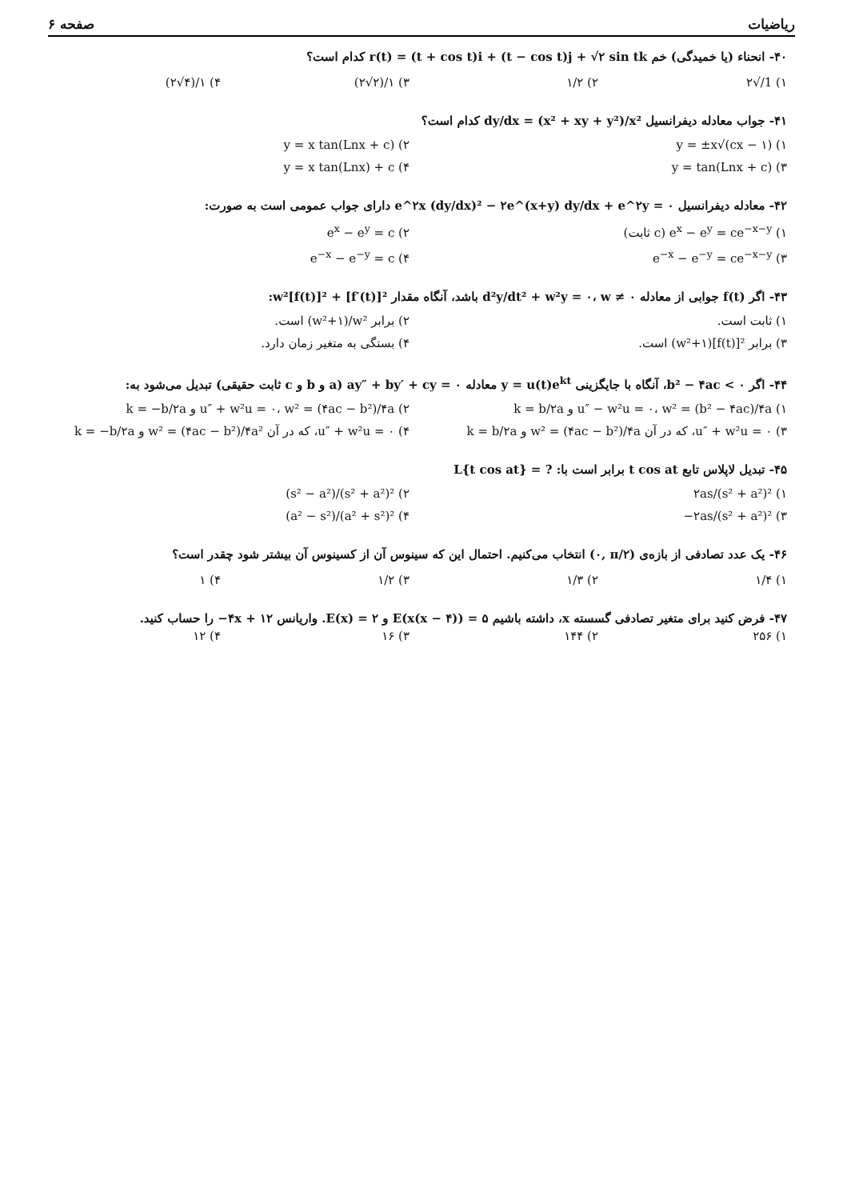ریاضیات صفحه ۶
۴۰- انحناء (یا خمیدگی) خم r(t) = (t + cos t)i + (t − cos t)j + √۲ sin tk کدام است؟
۱) 1/√۲
۲) ۱/۲
۳) ۱/(۲√۲)
۴) ۱/(۴√۲)
۴۱- جواب معادله دیفرانسیل dy/dx = (x² + xy + y²)/x² کدام است؟
۱) y = ±x√(cx − ۱)
۲) y = x tan(Lnx + c)
۳) y = tan(Lnx + c)
۴) y = x tan(Lnx) + c
۴۲- معادله دیفرانسیل e^۲x (dy/dx)² − ۲e^(x+y) dy/dx + e^۲y = ۰ دارای جواب عمومی است به صورت:
۱) e<sup>x</sup> − e<sup>y</sup> = ce<sup>−x−y</sup> (c ثابت)
۲) e<sup>x</sup> − e<sup>y</sup> = c
۳) e<sup>−x</sup> − e<sup>−y</sup> = ce<sup>−x−y</sup>
۴) e<sup>−x</sup> − e<sup>−y</sup> = c
۴۳- اگر f(t) جوابی از معادله d²y/dt² + w²y = ۰، w ≠ ۰ باشد، آنگاه مقدار w²[f(t)]² + [f′(t)]²:
۱) ثابت است.
۲) برابر (w²+۱)/w² است.
۳) برابر (w²+۱)[f(t)]² است.
۴) بستگی به متغیر زمان دارد.
۴۴- اگر b² − ۴ac < ۰، آنگاه با جایگزینی y = u(t)e<sup>kt</sup> معادله ay″ + by′ + cy = ۰ (a و b و c ثابت حقیقی) تبدیل می‌شود به:
۱) u″ − w²u = ۰، w² = (b² − ۴ac)/۴a و k = b/۲a
۲) u″ + w²u = ۰، w² = (۴ac − b²)/۴a و k = −b/۲a
۳) u″ + w²u = ۰، که در آن w² = (۴ac − b²)/۴a و k = b/۲a
۴) u″ + w²u = ۰، که در آن w² = (۴ac − b²)/۴a² و k = −b/۲a
۴۵- تبدیل لاپلاس تابع t cos at برابر است با: L{t cos at} = ?
۱) ۲as/(s² + a²)²
۲) (s² − a²)/(s² + a²)²
۳) −۲as/(s² + a²)²
۴) (a² − s²)/(a² + s²)²
۴۶- یک عدد تصادفی از بازه‌ی (۰, π/۲) انتخاب می‌کنیم. احتمال این که سینوس آن از کسینوس آن بیشتر شود چقدر است؟
۱) ۱/۴
۲) ۱/۳
۳) ۱/۲
۴) ۱
۴۷- فرض کنید برای متغیر تصادفی گسسته x، داشته باشیم E(x(x − ۴)) = ۵ و E(x) = ۲. واریانس −۴x + ۱۲ را حساب کنید.
۱) ۲۵۶
۲) ۱۴۴
۳) ۱۶
۴) ۱۲